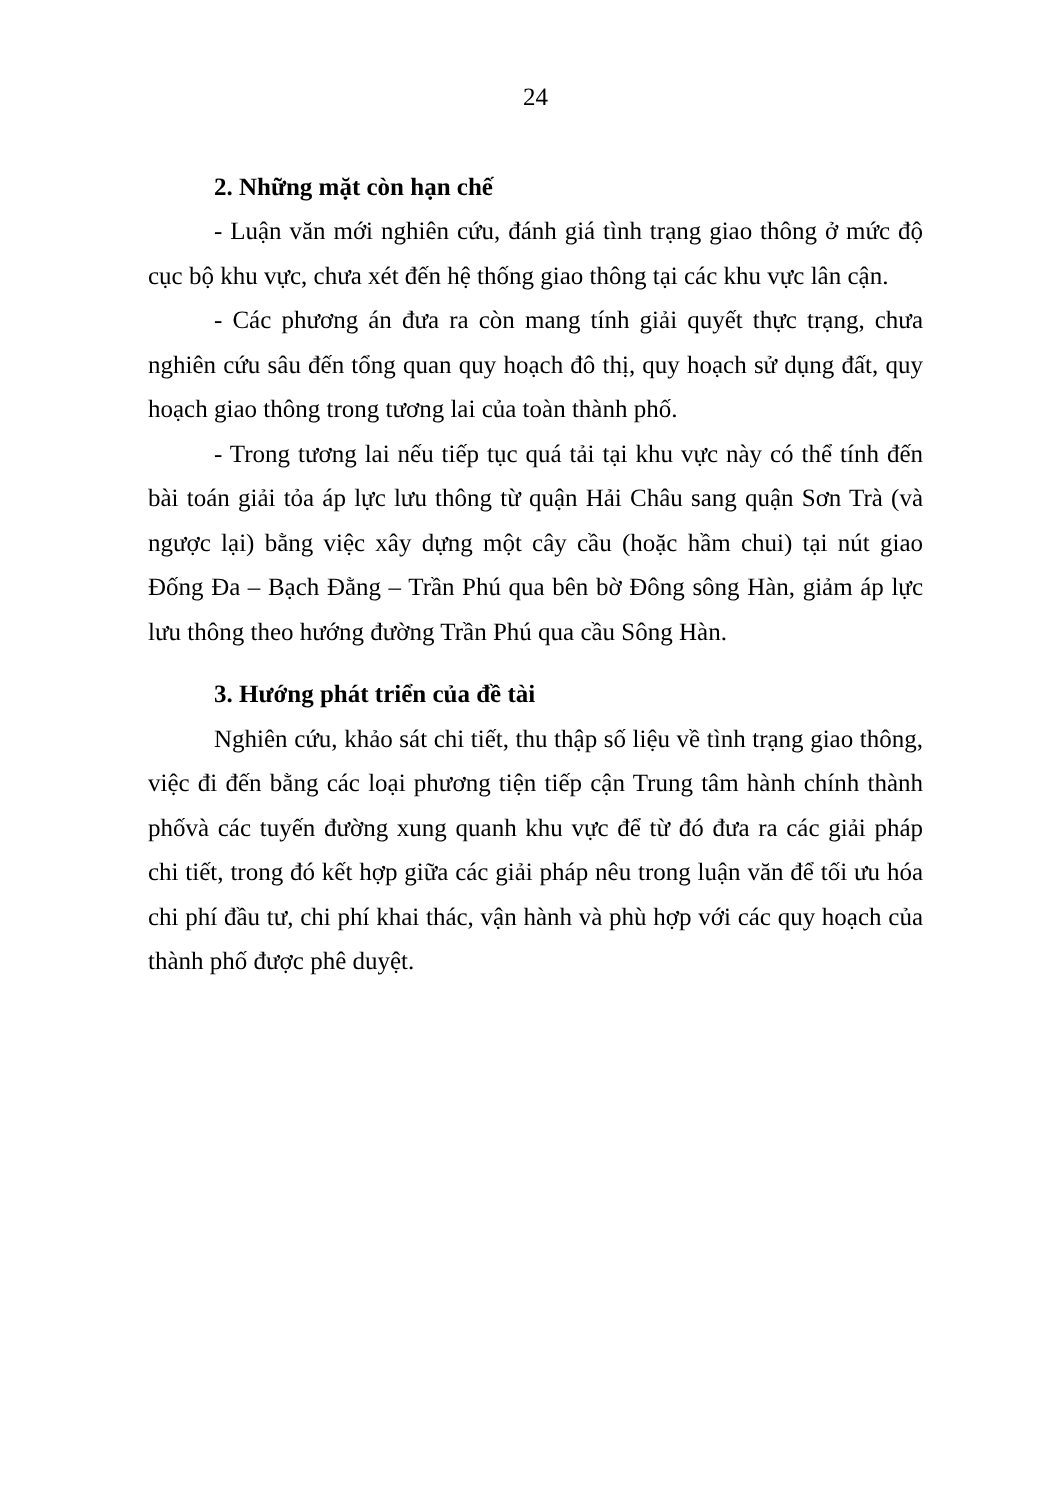24
2. Những mặt còn hạn chế
- Luận văn mới nghiên cứu, đánh giá tình trạng giao thông ở mức độ cục bộ khu vực, chưa xét đến hệ thống giao thông tại các khu vực lân cận.
- Các phương án đưa ra còn mang tính giải quyết thực trạng, chưa nghiên cứu sâu đến tổng quan quy hoạch đô thị, quy hoạch sử dụng đất, quy hoạch giao thông trong tương lai của toàn thành phố.
- Trong tương lai nếu tiếp tục quá tải tại khu vực này có thể tính đến bài toán giải tỏa áp lực lưu thông từ quận Hải Châu sang quận Sơn Trà (và ngược lại) bằng việc xây dựng một cây cầu (hoặc hầm chui) tại nút giao Đống Đa – Bạch Đằng – Trần Phú qua bên bờ Đông sông Hàn, giảm áp lực lưu thông theo hướng đường Trần Phú qua cầu Sông Hàn.
3. Hướng phát triển của đề tài
Nghiên cứu, khảo sát chi tiết, thu thập số liệu về tình trạng giao thông, việc đi đến bằng các loại phương tiện tiếp cận Trung tâm hành chính thành phốvà các tuyến đường xung quanh khu vực để từ đó đưa ra các giải pháp chi tiết, trong đó kết hợp giữa các giải pháp nêu trong luận văn để tối ưu hóa chi phí đầu tư, chi phí khai thác, vận hành và phù hợp với các quy hoạch của thành phố được phê duyệt.